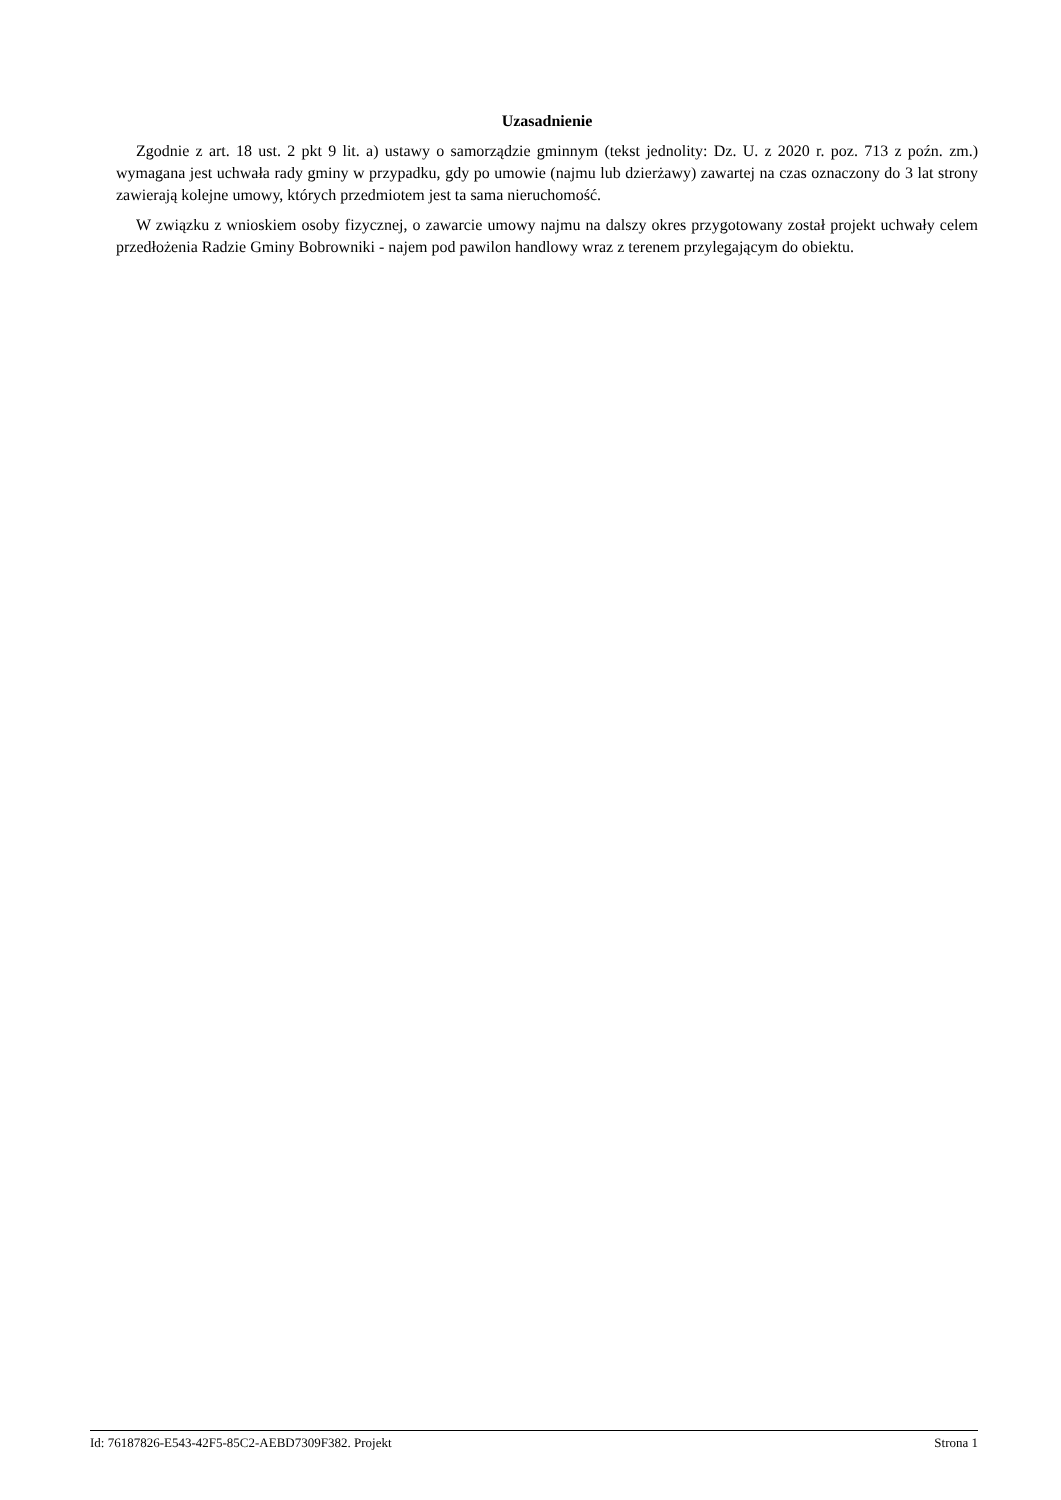Uzasadnienie
Zgodnie z art. 18 ust. 2 pkt 9 lit. a) ustawy o samorządzie gminnym (tekst jednolity: Dz. U. z 2020 r. poz. 713 z poźn. zm.) wymagana jest uchwała rady gminy w przypadku, gdy po umowie (najmu lub dzierżawy) zawartej na czas oznaczony do 3 lat strony zawierają kolejne umowy, których przedmiotem jest ta sama nieruchomość.
W związku z wnioskiem osoby fizycznej, o zawarcie umowy najmu na dalszy okres przygotowany został projekt uchwały celem przedłożenia Radzie Gminy Bobrowniki - najem pod pawilon handlowy wraz z terenem przylegającym do obiektu.
Id: 76187826-E543-42F5-85C2-AEBD7309F382. Projekt Strona 1